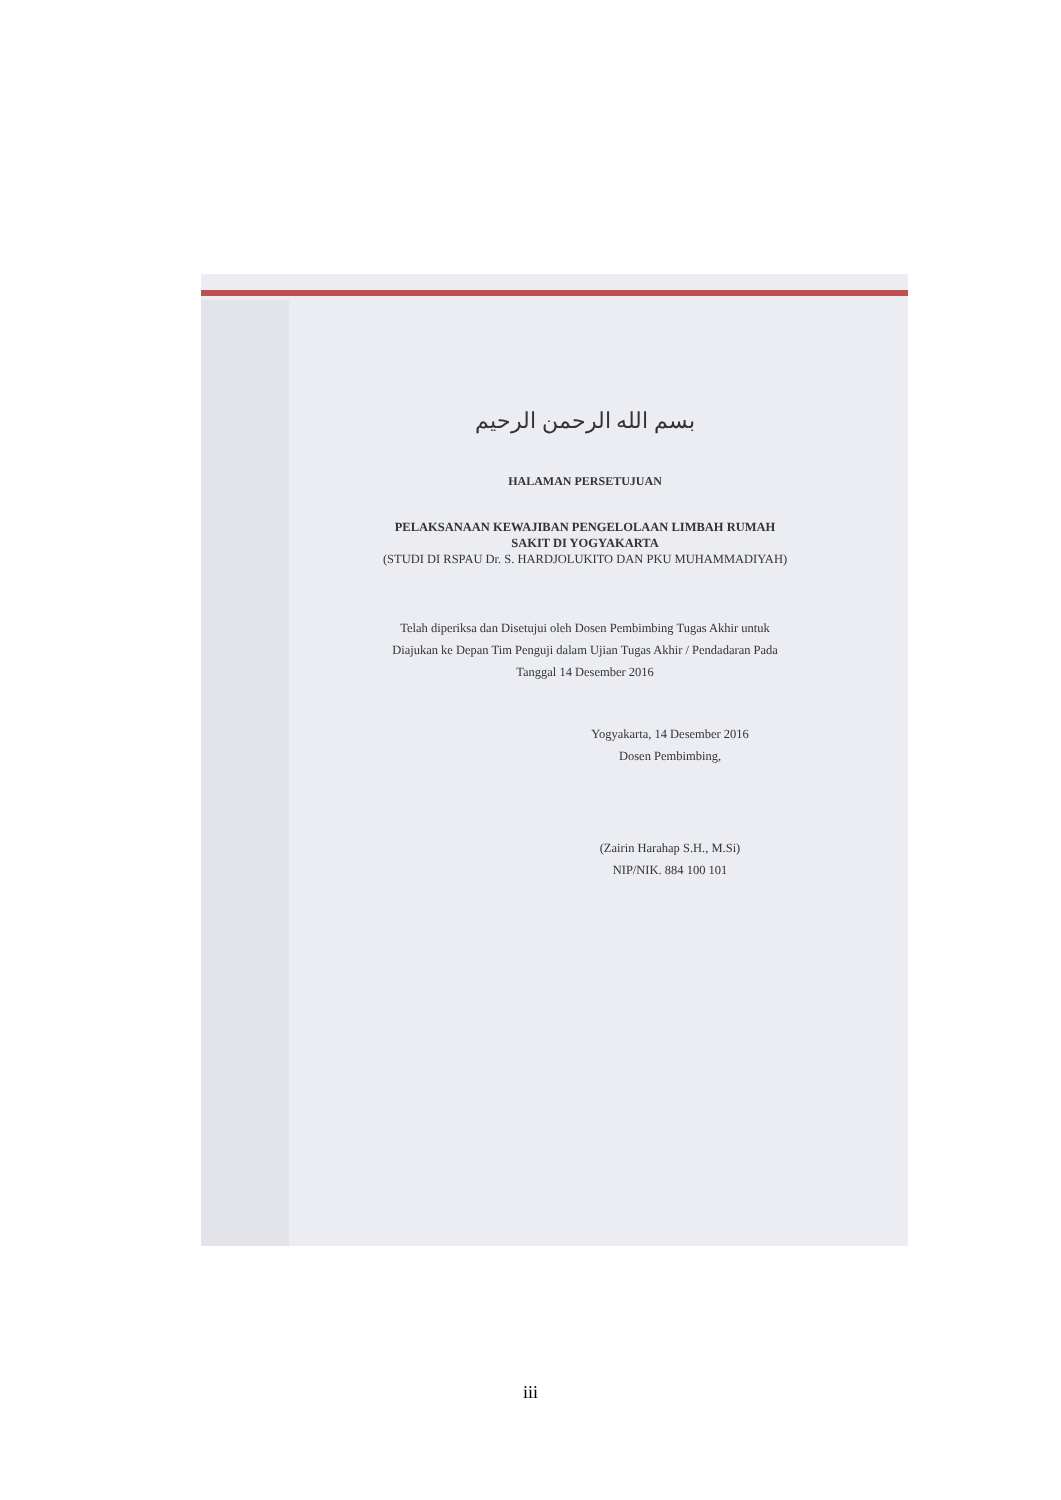بسم الله الرحمن الرحيم
HALAMAN PERSETUJUAN
PELAKSANAAN KEWAJIBAN PENGELOLAAN LIMBAH RUMAH
SAKIT DI YOGYAKARTA
(STUDI DI RSPAU Dr. S. HARDJOLUKITO DAN PKU MUHAMMADIYAH)
Telah diperiksa dan Disetujui oleh Dosen Pembimbing Tugas Akhir untuk
Diajukan ke Depan Tim Penguji dalam Ujian Tugas Akhir / Pendadaran Pada
Tanggal 14 Desember 2016
Yogyakarta, 14 Desember 2016
Dosen Pembimbing,
(Zairin Harahap S.H., M.Si)
NIP/NIK. 884 100 101
iii